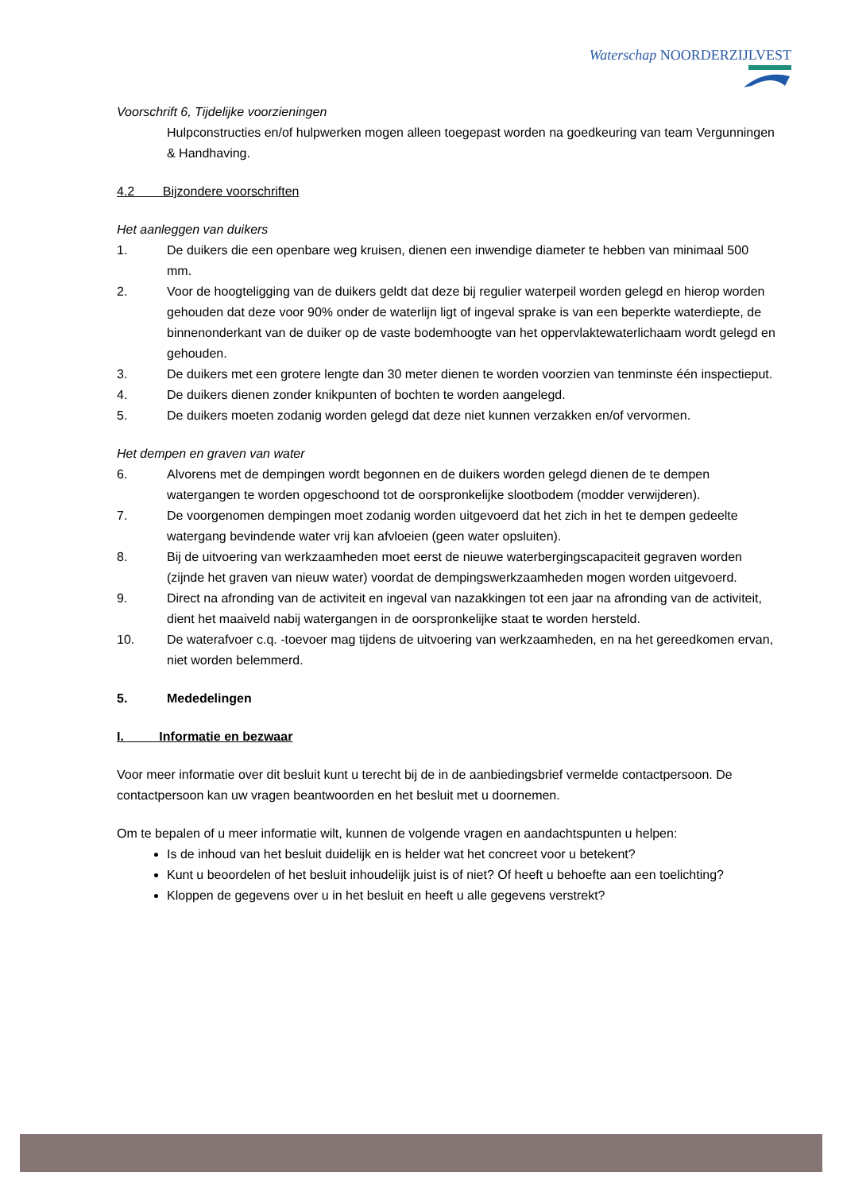Waterschap NOORDERZIJLVEST
Voorschrift 6, Tijdelijke voorzieningen
Hulpconstructies en/of hulpwerken mogen alleen toegepast worden na goedkeuring van team Vergunningen & Handhaving.
4.2 Bijzondere voorschriften
Het aanleggen van duikers
1. De duikers die een openbare weg kruisen, dienen een inwendige diameter te hebben van minimaal 500 mm.
2. Voor de hoogteligging van de duikers geldt dat deze bij regulier waterpeil worden gelegd en hierop worden gehouden dat deze voor 90% onder de waterlijn ligt of ingeval sprake is van een beperkte waterdiepte, de binnenonderkant van de duiker op de vaste bodemhoogte van het oppervlaktewaterlichaam wordt gelegd en gehouden.
3. De duikers met een grotere lengte dan 30 meter dienen te worden voorzien van tenminste één inspectieput.
4. De duikers dienen zonder knikpunten of bochten te worden aangelegd.
5. De duikers moeten zodanig worden gelegd dat deze niet kunnen verzakken en/of vervormen.
Het dempen en graven van water
6. Alvorens met de dempingen wordt begonnen en de duikers worden gelegd dienen de te dempen watergangen te worden opgeschoond tot de oorspronkelijke slootbodem (modder verwijderen).
7. De voorgenomen dempingen moet zodanig worden uitgevoerd dat het zich in het te dempen gedeelte watergang bevindende water vrij kan afvloeien (geen water opsluiten).
8. Bij de uitvoering van werkzaamheden moet eerst de nieuwe waterbergingscapaciteit gegraven worden (zijnde het graven van nieuw water) voordat de dempingswerkzaamheden mogen worden uitgevoerd.
9. Direct na afronding van de activiteit en ingeval van nazakkingen tot een jaar na afronding van de activiteit, dient het maaiveld nabij watergangen in de oorspronkelijke staat te worden hersteld.
10. De waterafvoer c.q. -toevoer mag tijdens de uitvoering van werkzaamheden, en na het gereedkomen ervan, niet worden belemmerd.
5. Mededelingen
I. Informatie en bezwaar
Voor meer informatie over dit besluit kunt u terecht bij de in de aanbiedingsbrief vermelde contactpersoon. De contactpersoon kan uw vragen beantwoorden en het besluit met u doornemen.
Om te bepalen of u meer informatie wilt, kunnen de volgende vragen en aandachtspunten u helpen:
Is de inhoud van het besluit duidelijk en is helder wat het concreet voor u betekent?
Kunt u beoordelen of het besluit inhoudelijk juist is of niet? Of heeft u behoefte aan een toelichting?
Kloppen de gegevens over u in het besluit en heeft u alle gegevens verstrekt?